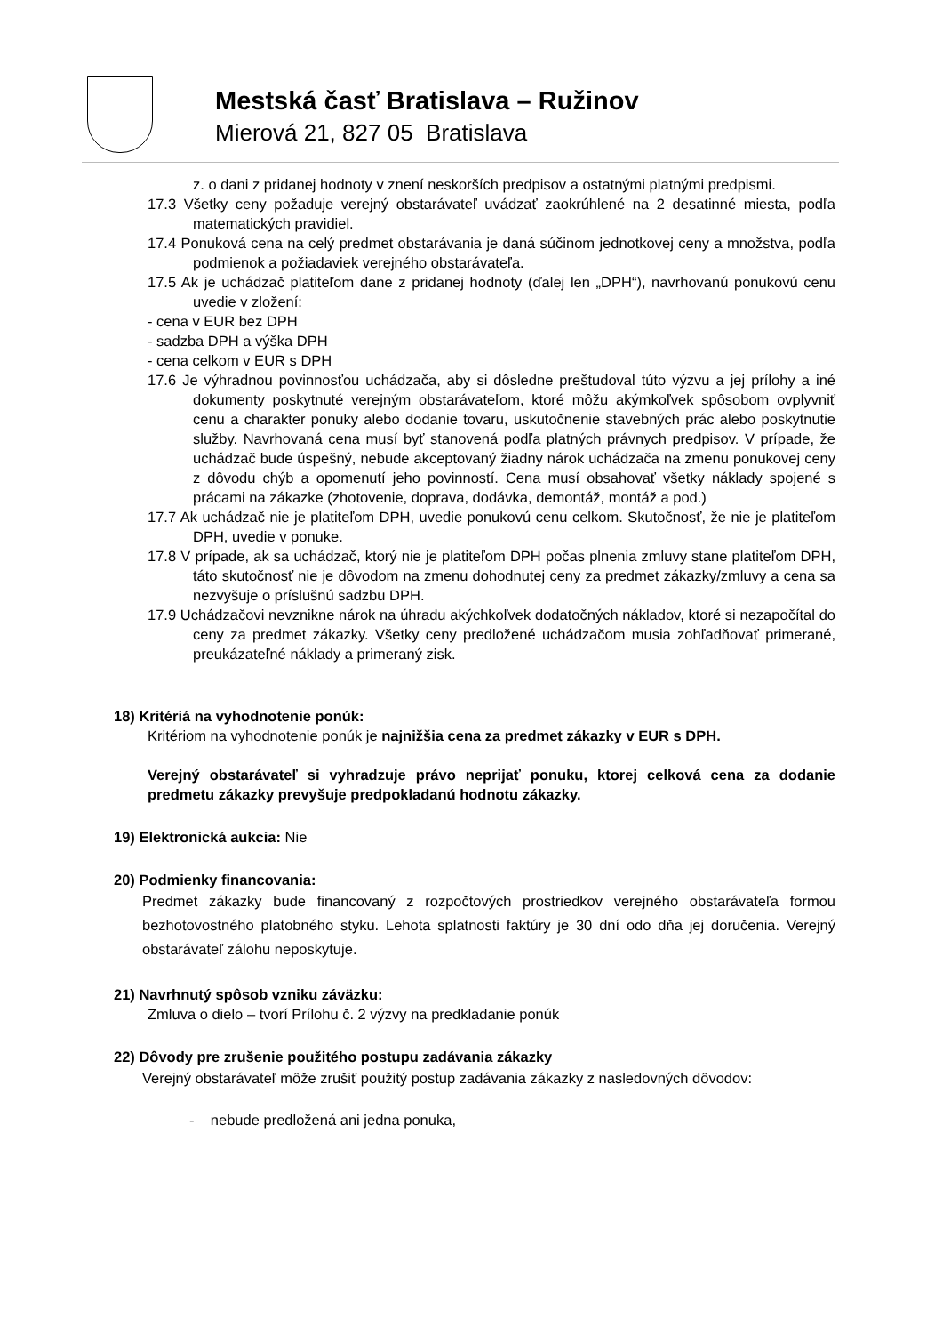Mestská časť Bratislava – Ružinov
Mierová 21, 827 05 Bratislava
z. o dani z pridanej hodnoty v znení neskorších predpisov a ostatnými platnými predpismi.
17.3 Všetky ceny požaduje verejný obstarávateľ uvádzať zaokrúhlené na 2 desatinné miesta, podľa matematických pravidiel.
17.4 Ponuková cena na celý predmet obstarávania je daná súčinom jednotkovej ceny a množstva, podľa podmienok a požiadaviek verejného obstarávateľa.
17.5 Ak je uchádzač platiteľom dane z pridanej hodnoty (ďalej len „DPH“), navrhovanú ponukovú cenu uvedie v zložení:
- cena v EUR bez DPH
- sadzba DPH a výška DPH
- cena celkom v EUR s DPH
17.6 Je výhradnou povinnosťou uchádzača, aby si dôsledne preštudoval túto výzvu a jej prílohy a iné dokumenty poskytnuté verejným obstarávateľom, ktoré môžu akýmkoľvek spôsobom ovplyvniť cenu a charakter ponuky alebo dodanie tovaru, uskutočnenie stavebných prác alebo poskytnutie služby. Navrhovaná cena musí byť stanovená podľa platných právnych predpisov. V prípade, že uchádzač bude úspešný, nebude akceptovaný žiadny nárok uchádzača na zmenu ponukovej ceny z dôvodu chýb a opomenutí jeho povinností. Cena musí obsahovať všetky náklady spojené s prácami na zákazke (zhotovenie, doprava, dodávka, demontáž, montáž a pod.)
17.7 Ak uchádzač nie je platiteľom DPH, uvedie ponukovú cenu celkom. Skutočnosť, že nie je platiteľom DPH, uvedie v ponuke.
17.8 V prípade, ak sa uchádzač, ktorý nie je platiteľom DPH počas plnenia zmluvy stane platiteľom DPH, táto skutočnosť nie je dôvodom na zmenu dohodnutej ceny za predmet zákazky/zmluvy a cena sa nezvyšuje o príslušnú sadzbu DPH.
17.9 Uchádzačovi nevznikne nárok na úhradu akýchkoľvek dodatočných nákladov, ktoré si nezapočítal do ceny za predmet zákazky. Všetky ceny predložené uchádzačom musia zohľadňovať primerané, preukázateľné náklady a primeraný zisk.
18) Kritériá na vyhodnotenie ponúk:
Kritériom na vyhodnotenie ponúk je najnižšia cena za predmet zákazky v EUR s DPH.
Verejný obstarávateľ si vyhradzuje právo neprijať ponuku, ktorej celková cena za dodanie predmetu zákazky prevyšuje predpokladanú hodnotu zákazky.
19) Elektronická aukcia: Nie
20) Podmienky financovania:
Predmet zákazky bude financovaný z rozpočtových prostriedkov verejného obstarávateľa formou bezhotovostného platobného styku. Lehota splatnosti faktúry je 30 dní odo dňa jej doručenia. Verejný obstarávateľ zálohu neposkytuje.
21) Navrhnutý spôsob vzniku záväzku:
Zmluva o dielo – tvorí Prílohu č. 2 výzvy na predkladanie ponúk
22) Dôvody pre zrušenie použitého postupu zadávania zákazky
Verejný obstarávateľ môže zrušiť použitý postup zadávania zákazky z nasledovných dôvodov:
- nebude predložená ani jedna ponuka,